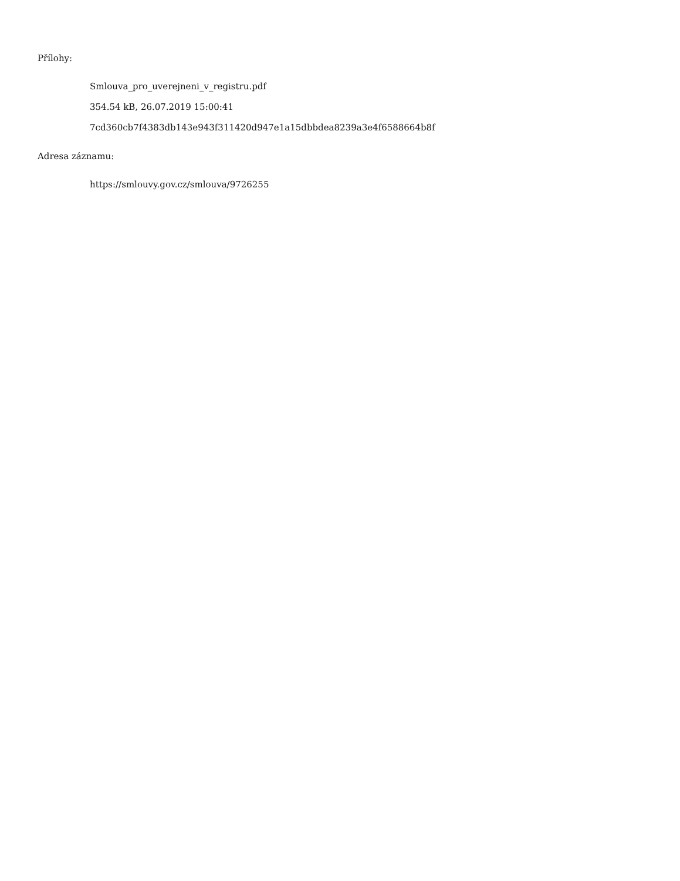Přílohy:
Smlouva_pro_uverejneni_v_registru.pdf
354.54 kB, 26.07.2019 15:00:41
7cd360cb7f4383db143e943f311420d947e1a15dbbdea8239a3e4f6588664b8f
Adresa záznamu:
https://smlouvy.gov.cz/smlouva/9726255